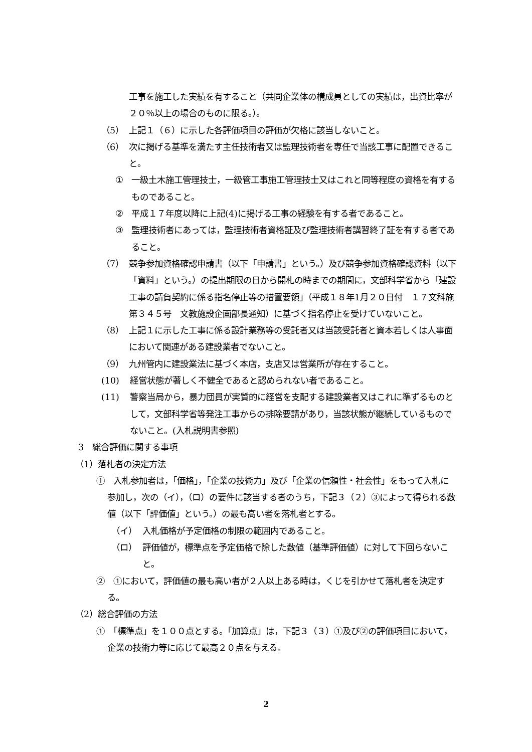工事を施工した実績を有すること（共同企業体の構成員としての実績は，出資比率が２０％以上の場合のものに限る。）。
（5） 上記１（６）に示した各評価項目の評価が欠格に該当しないこと。
（6） 次に掲げる基準を満たす主任技術者又は監理技術者を専任で当該工事に配置できること。
① 一級土木施工管理技士，一級管工事施工管理技士又はこれと同等程度の資格を有するものであること。
② 平成１７年度以降に上記(4)に掲げる工事の経験を有する者であること。
③ 監理技術者にあっては，監理技術者資格証及び監理技術者講習終了証を有する者であること。
（7） 競争参加資格確認申請書（以下「申請書」という。）及び競争参加資格確認資料（以下「資料」という。）の提出期限の日から開札の時までの期間に，文部科学省から「建設工事の請負契約に係る指名停止等の措置要領」（平成１８年1月２０日付　１７文科施第３４５号　文教施設企画部長通知）に基づく指名停止を受けていないこと。
（8） 上記１に示した工事に係る設計業務等の受託者又は当該受託者と資本若しくは人事面において関連がある建設業者でないこと。
（9） 九州管内に建設業法に基づく本店，支店又は営業所が存在すること。
(10) 経営状態が著しく不健全であると認められない者であること。
(11) 警察当局から，暴力団員が実質的に経営を支配する建設業者又はこれに準ずるものとして，文部科学省等発注工事からの排除要請があり，当該状態が継続しているものでないこと。(入札説明書参照)
3　総合評価に関する事項
（1）落札者の決定方法
①　入札参加者は，「価格」，「企業の技術力」及び「企業の信頼性・社会性」をもって入札に参加し，次の（イ），（ロ）の要件に該当する者のうち，下記３（２）③によって得られる数値（以下「評価値」という。）の最も高い者を落札者とする。
（イ） 入札価格が予定価格の制限の範囲内であること。
（ロ） 評価値が，標準点を予定価格で除した数値（基準評価値）に対して下回らないこと。
②　①において，評価値の最も高い者が２人以上ある時は，くじを引かせて落札者を決定する。
（2）総合評価の方法
①　「標準点」を１００点とする。「加算点」は，下記３（３）①及び②の評価項目において，企業の技術力等に応じて最高２０点を与える。
2